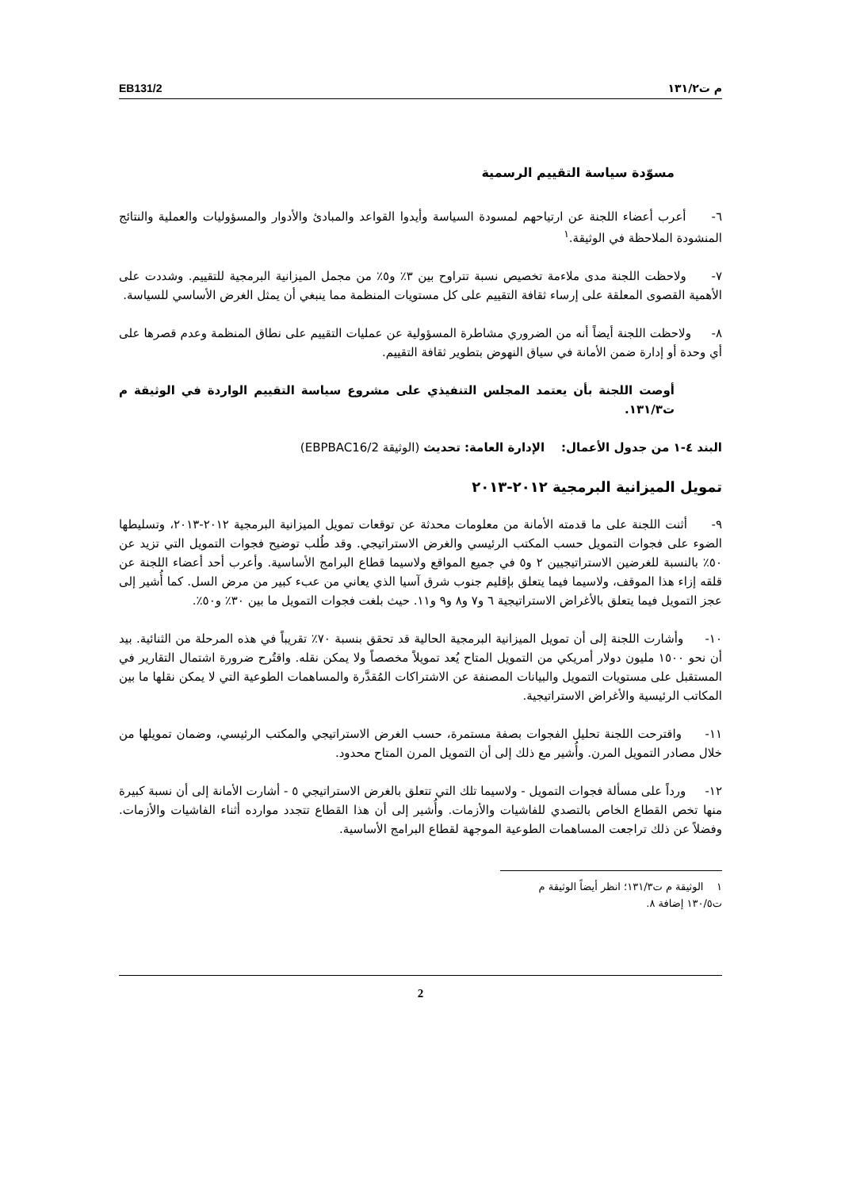م ت١٣١/٢ EB131/2
مسوّدة سياسة التقييم الرسمية
٦- أعرب أعضاء اللجنة عن ارتياحهم لمسودة السياسة وأيدوا القواعد والمبادئ والأدوار والمسؤوليات والعملية والنتائج المنشودة الملاحظة في الوثيقة.<sup>١</sup>
٧- ولاحظت اللجنة مدى ملاءمة تخصيص نسبة تتراوح بين ٣٪ و٥٪ من مجمل الميزانية البرمجية للتقييم. وشددت على الأهمية القصوى المعلقة على إرساء ثقافة التقييم على كل مستويات المنظمة مما ينبغي أن يمثل الغرض الأساسي للسياسة.
٨- ولاحظت اللجنة أيضاً أنه من الضروري مشاطرة المسؤولية عن عمليات التقييم على نطاق المنظمة وعدم قصرها على أي وحدة أو إدارة ضمن الأمانة في سياق النهوض بتطوير ثقافة التقييم.
أوصت اللجنة بأن يعتمد المجلس التنفيذي على مشروع سياسة التقييم الواردة في الوثيقة م ت١٣١/٣.
البند ٤-١ من جدول الأعمال: الإدارة العامة: تحديث (الوثيقة EBPBAC16/2)
تمويل الميزانية البرمجية ٢٠١٢-٢٠١٣
٩- أثنت اللجنة على ما قدمته الأمانة من معلومات محدثة عن توقعات تمويل الميزانية البرمجية ٢٠١٢-٢٠١٣، وتسليطها الضوء على فجوات التمويل حسب المكتب الرئيسي والغرض الاستراتيجي. وقد طُلب توضيح فجوات التمويل التي تزيد عن ٥٠٪ بالنسبة للغرضين الاستراتيجيين ٢ و٥ في جميع المواقع ولاسيما قطاع البرامج الأساسية. وأعرب أحد أعضاء اللجنة عن قلقه إزاء هذا الموقف، ولاسيما فيما يتعلق بإقليم جنوب شرق آسيا الذي يعاني من عبء كبير من مرض السل. كما أُشير إلى عجز التمويل فيما يتعلق بالأغراض الاستراتيجية ٦ و٧ و٨ و٩ و١١. حيث بلغت فجوات التمويل ما بين ٣٠٪ و٥٠٪.
١٠- وأشارت اللجنة إلى أن تمويل الميزانية البرمجية الحالية قد تحقق بنسبة ٧٠٪ تقريباً في هذه المرحلة من الثنائية. بيد أن نحو ١٥٠٠ مليون دولار أمريكي من التمويل المتاح يُعد تمويلاً مخصصاً ولا يمكن نقله. واقتُرح ضرورة اشتمال التقارير في المستقبل على مستويات التمويل والبيانات المصنفة عن الاشتراكات المُقدَّرة والمساهمات الطوعية التي لا يمكن نقلها ما بين المكاتب الرئيسية والأغراض الاستراتيجية.
١١- واقترحت اللجنة تحليل الفجوات بصفة مستمرة، حسب الغرض الاستراتيجي والمكتب الرئيسي، وضمان تمويلها من خلال مصادر التمويل المرن. وأُشير مع ذلك إلى أن التمويل المرن المتاح محدود.
١٢- ورداً على مسألة فجوات التمويل - ولاسيما تلك التي تتعلق بالغرض الاستراتيجي ٥ - أشارت الأمانة إلى أن نسبة كبيرة منها تخص القطاع الخاص بالتصدي للفاشيات والأزمات. وأُشير إلى أن هذا القطاع تتجدد موارده أثناء الفاشيات والأزمات. وفضلاً عن ذلك تراجعت المساهمات الطوعية الموجهة لقطاع البرامج الأساسية.
١ الوثيقة م ت١٣١/٣؛ انظر أيضاً الوثيقة م ت١٣٠/٥ إضافة ٨.
2